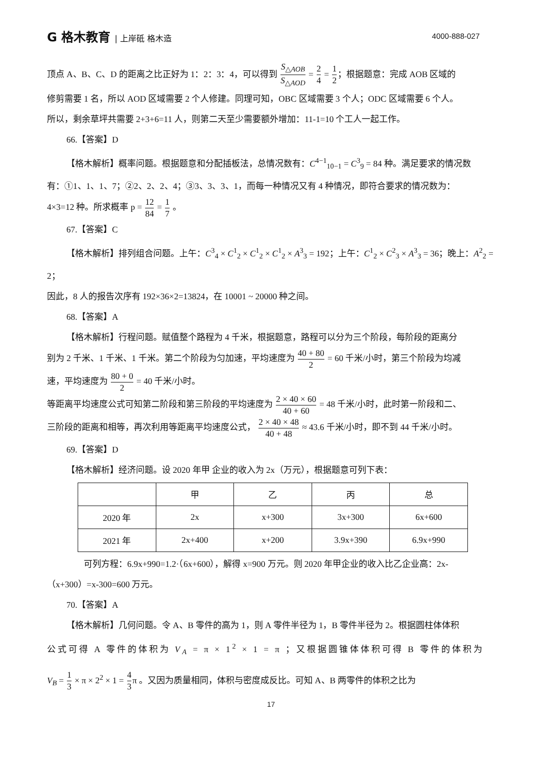G 格木教育 | 上岸砥 格木造 4000-888-027
顶点 A、B、C、D 的距离之比正好为 1：2：3：4，可以得到 S<sub>△AOB</sub> S<sub>△AOD</sub> = 2 4 = 1 2；根据题意：完成 AOB 区域的
修剪需要 1 名，所以 AOD 区域需要 2 个人修建。同理可知，OBC 区域需要 3 个人；ODC 区域需要 6 个人。
所以，剩余草坪共需要 2+3+6=11 人，则第二天至少需要额外增加：11-1=10 个工人一起工作。
66.【答案】D
【格木解析】概率问题。根据题意和分配插板法，总情况数有：C<sup>4−1</sup><sub>10−1</sub> = C<sup>3</sup><sub>9</sub> = 84 种。满足要求的情况数
有：①1、1、1、7；②2、2、2、4；③3、3、3、1，而每一种情况又有 4 种情况，即符合要求的情况数为：
4×3=12 种。所求概率 p = 12 84 = 1 7 。
67.【答案】C
【格木解析】排列组合问题。上午：C<sup>3</sup><sub>4</sub> × C<sup>1</sup><sub>2</sub> × C<sup>1</sup><sub>2</sub> × C<sup>1</sup><sub>2</sub> × A<sup>3</sup><sub>3</sub> = 192；上午：C<sup>1</sup><sub>2</sub> × C<sup>2</sup><sub>3</sub> × A<sup>3</sup><sub>3</sub> = 36；晚上：A<sup>2</sup><sub>2</sub> = 2；
因此，8 人的报告次序有 192×36×2=13824，在 10001 ~ 20000 种之间。
68.【答案】A
【格木解析】行程问题。赋值整个路程为 4 千米，根据题意，路程可以分为三个阶段，每阶段的距离分
别为 2 千米、1 千米、1 千米。第二个阶段为匀加速，平均速度为 40 + 80 2 = 60 千米/小时，第三个阶段为均减
速，平均速度为 80 + 0 2 = 40 千米/小时。
等距离平均速度公式可知第二阶段和第三阶段的平均速度为 2 × 40 × 60 40 + 60 = 48 千米/小时，此时第一阶段和二、
三阶段的距离和相等，再次利用等距离平均速度公式， 2 × 40 × 48 40 + 48 ≈ 43.6 千米/小时，即不到 44 千米/小时。
69.【答案】D
【格木解析】经济问题。设 2020 年甲 企业的收入为 2x（万元），根据题意可列下表：
| | 甲 | 乙 | 丙 | 总 |
| 2020 年 | 2x | x+300 | 3x+300 | 6x+600 |
| 2021 年 | 2x+400 | x+200 | 3.9x+390 | 6.9x+990 |
可列方程：6.9x+990=1.2·（6x+600），解得 x=900 万元。则 2020 年甲企业的收入比乙企业高：2x-
（x+300）=x-300=600 万元。
70.【答案】A
【格木解析】几何问题。令 A、B 零件的高为 1，则 A 零件半径为 1，B 零件半径为 2。根据圆柱体体积
公式可得 A 零件的体积为 V<sub>A</sub> = π × 1<sup>2</sup> × 1 = π ；又根据圆锥体体积可得 B 零件的体积为
V<sub>B</sub> = 1 3 × π × 2<sup>2</sup> × 1 = 4 3π 。又因为质量相同，体积与密度成反比。可知 A、B 两零件的体积之比为
17